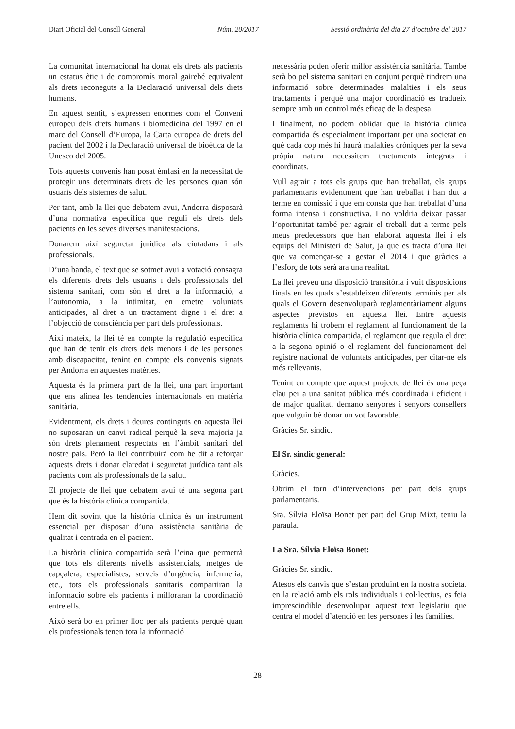Diari Oficial del Consell General Núm. 20/2017 Sessió ordinària del dia 27 d’octubre del 2017
La comunitat internacional ha donat els drets als pacients un estatus ètic i de compromís moral gairebé equivalent als drets reconeguts a la Declaració universal dels drets humans.
En aquest sentit, s’expressen enormes com el Conveni europeu dels drets humans i biomedicina del 1997 en el marc del Consell d’Europa, la Carta europea de drets del pacient del 2002 i la Declaració universal de bioètica de la Unesco del 2005.
Tots aquests convenis han posat èmfasi en la necessitat de protegir uns determinats drets de les persones quan són usuaris dels sistemes de salut.
Per tant, amb la llei que debatem avui, Andorra disposarà d’una normativa específica que reguli els drets dels pacients en les seves diverses manifestacions.
Donarem així seguretat jurídica als ciutadans i als professionals.
D’una banda, el text que se sotmet avui a votació consagra els diferents drets dels usuaris i dels professionals del sistema sanitari, com són el dret a la informació, a l’autonomia, a la intimitat, en emetre voluntats anticipades, al dret a un tractament digne i el dret a l’objecció de consciència per part dels professionals.
Així mateix, la llei té en compte la regulació específica que han de tenir els drets dels menors i de les persones amb discapacitat, tenint en compte els convenis signats per Andorra en aquestes matèries.
Aquesta és la primera part de la llei, una part important que ens alinea les tendències internacionals en matèria sanitària.
Evidentment, els drets i deures continguts en aquesta llei no suposaran un canvi radical perquè la seva majoria ja són drets plenament respectats en l’àmbit sanitari del nostre país. Però la llei contribuirà com he dit a reforçar aquests drets i donar claredat i seguretat jurídica tant als pacients com als professionals de la salut.
El projecte de llei que debatem avui té una segona part que és la història clínica compartida.
Hem dit sovint que la història clínica és un instrument essencial per disposar d’una assistència sanitària de qualitat i centrada en el pacient.
La història clínica compartida serà l’eina que permetrà que tots els diferents nivells assistencials, metges de capçalera, especialistes, serveis d’urgència, infermeria, etc., tots els professionals sanitaris compartiran la informació sobre els pacients i milloraran la coordinació entre ells.
Això serà bo en primer lloc per als pacients perquè quan els professionals tenen tota la informació
necessària poden oferir millor assistència sanitària. També serà bo pel sistema sanitari en conjunt perquè tindrem una informació sobre determinades malalties i els seus tractaments i perquè una major coordinació es tradueix sempre amb un control més eficaç de la despesa.
I finalment, no podem oblidar que la història clínica compartida és especialment important per una societat en què cada cop més hi haurà malalties cròniques per la seva pròpia natura necessitem tractaments integrats i coordinats.
Vull agrair a tots els grups que han treballat, els grups parlamentaris evidentment que han treballat i han dut a terme en comissió i que em consta que han treballat d’una forma intensa i constructiva. I no voldria deixar passar l’oportunitat també per agrair el treball dut a terme pels meus predecessors que han elaborat aquesta llei i els equips del Ministeri de Salut, ja que es tracta d’una llei que va començar-se a gestar el 2014 i que gràcies a l’esforç de tots serà ara una realitat.
La llei preveu una disposició transitòria i vuit disposicions finals en les quals s’estableixen diferents terminis per als quals el Govern desenvoluparà reglamentàriament alguns aspectes previstos en aquesta llei. Entre aquests reglaments hi trobem el reglament al funcionament de la història clínica compartida, el reglament que regula el dret a la segona opinió o el reglament del funcionament del registre nacional de voluntats anticipades, per citar-ne els més rellevants.
Tenint en compte que aquest projecte de llei és una peça clau per a una sanitat pública més coordinada i eficient i de major qualitat, demano senyores i senyors consellers que vulguin bé donar un vot favorable.
Gràcies Sr. síndic.
El Sr. síndic general:
Gràcies.
Obrim el torn d’intervencions per part dels grups parlamentaris.
Sra. Sílvia Eloïsa Bonet per part del Grup Mixt, teniu la paraula.
La Sra. Sílvia Eloïsa Bonet:
Gràcies Sr. síndic.
Atesos els canvis que s’estan produint en la nostra societat en la relació amb els rols individuals i col·lectius, es feia imprescindible desenvolupar aquest text legislatiu que centra el model d’atenció en les persones i les famílies.
28